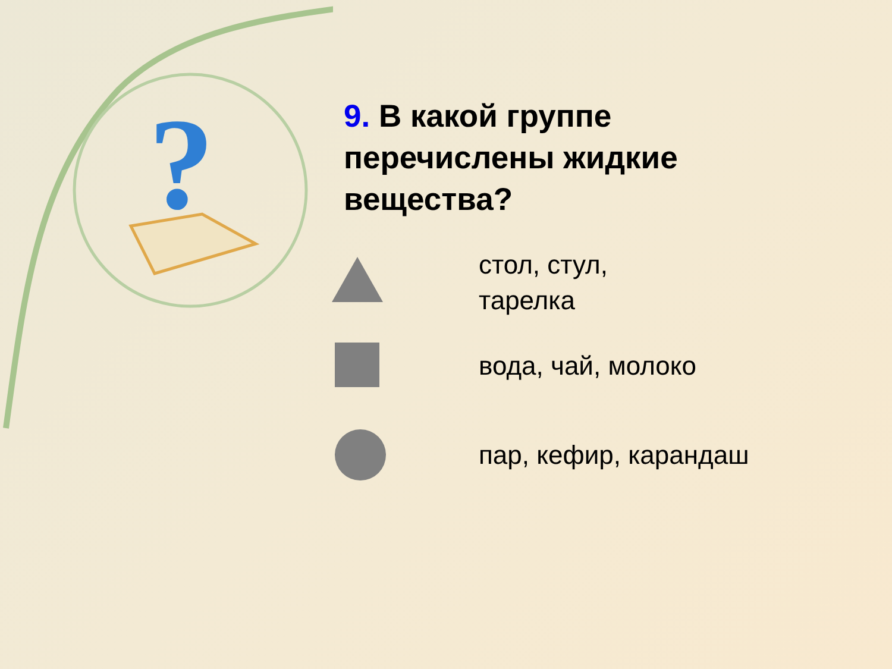?
9. В какой группе перечислены жидкие вещества?
стол, стул,
тарелка
вода, чай, молоко
пар, кефир, карандаш